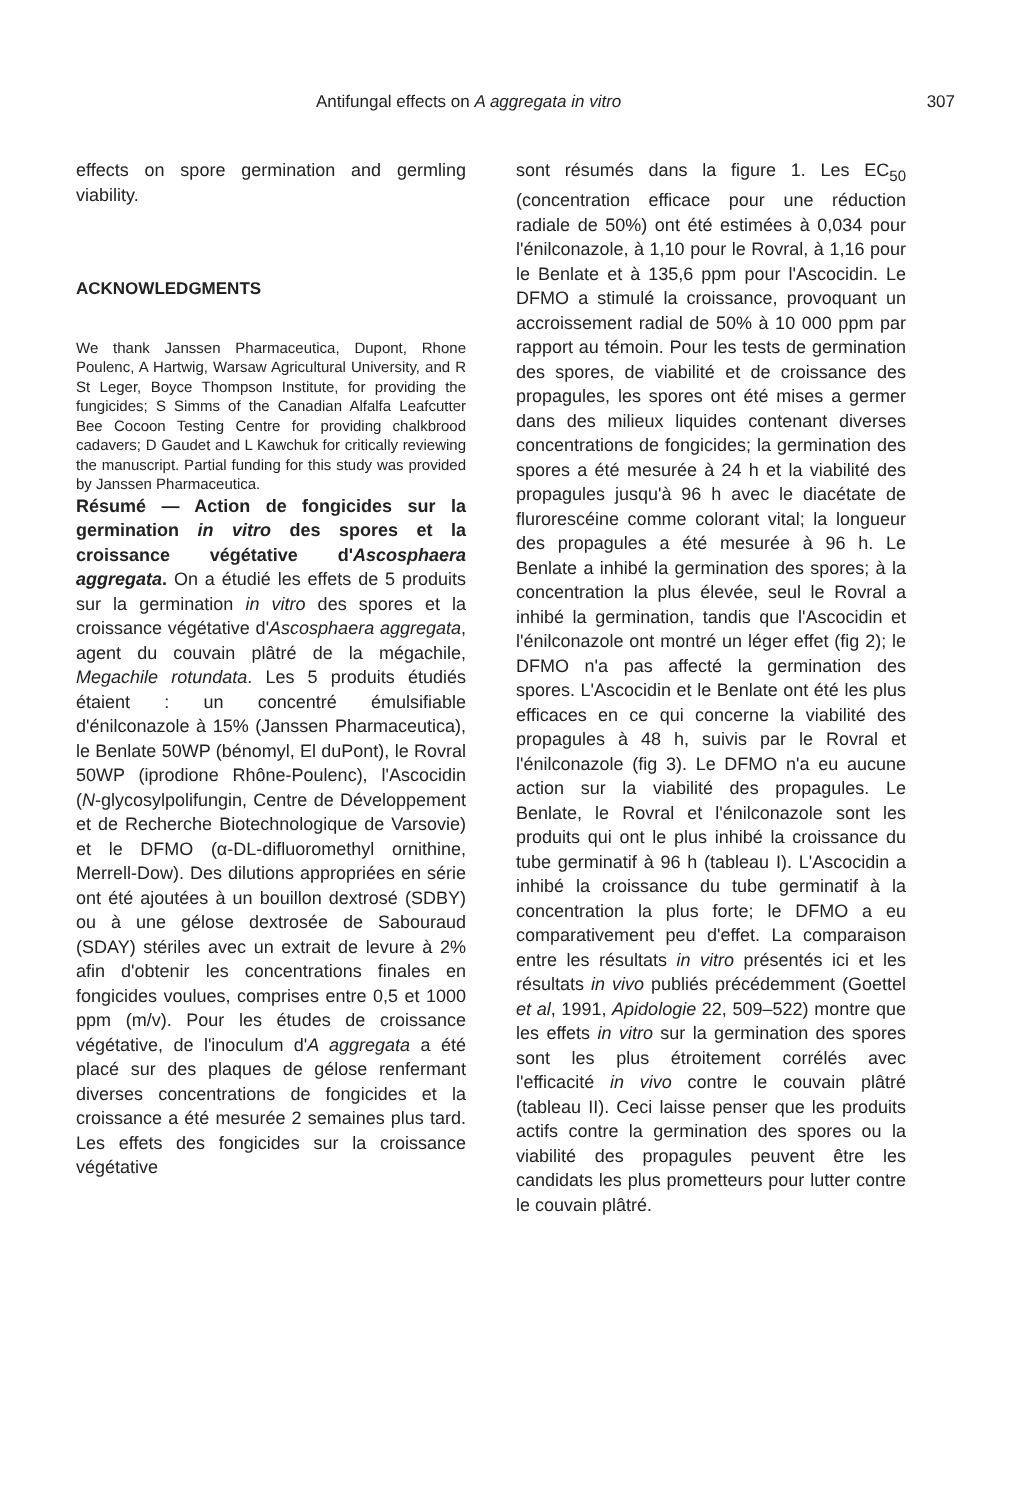Antifungal effects on A aggregata in vitro 307
effects on spore germination and germling viability.
ACKNOWLEDGMENTS
We thank Janssen Pharmaceutica, Dupont, Rhone Poulenc, A Hartwig, Warsaw Agricultural University, and R St Leger, Boyce Thompson Institute, for providing the fungicides; S Simms of the Canadian Alfalfa Leafcutter Bee Cocoon Testing Centre for providing chalkbrood cadavers; D Gaudet and L Kawchuk for critically reviewing the manuscript. Partial funding for this study was provided by Janssen Pharmaceutica.
Résumé — Action de fongicides sur la germination in vitro des spores et la croissance végétative d'Ascosphaera aggregata. On a étudié les effets de 5 produits sur la germination in vitro des spores et la croissance végétative d'Ascosphaera aggregata, agent du couvain plâtré de la mégachile, Megachile rotundata. Les 5 produits étudiés étaient : un concentré émulsifiable d'énilconazole à 15% (Janssen Pharmaceutica), le Benlate 50WP (bénomyl, El duPont), le Rovral 50WP (iprodione Rhône-Poulenc), l'Ascocidin (N-glycosylpolifungin, Centre de Développement et de Recherche Biotechnologique de Varsovie) et le DFMO (α-DL-difluoromethyl ornithine, Merrell-Dow). Des dilutions appropriées en série ont été ajoutées à un bouillon dextrosé (SDBY) ou à une gélose dextrosée de Sabouraud (SDAY) stériles avec un extrait de levure à 2% afin d'obtenir les concentrations finales en fongicides voulues, comprises entre 0,5 et 1000 ppm (m/v). Pour les études de croissance végétative, de l'inoculum d'A aggregata a été placé sur des plaques de gélose renfermant diverses concentrations de fongicides et la croissance a été mesurée 2 semaines plus tard. Les effets des fongicides sur la croissance végétative
sont résumés dans la figure 1. Les EC<sub>50</sub> (concentration efficace pour une réduction radiale de 50%) ont été estimées à 0,034 pour l'énilconazole, à 1,10 pour le Rovral, à 1,16 pour le Benlate et à 135,6 ppm pour l'Ascocidin. Le DFMO a stimulé la croissance, provoquant un accroissement radial de 50% à 10 000 ppm par rapport au témoin. Pour les tests de germination des spores, de viabilité et de croissance des propagules, les spores ont été mises a germer dans des milieux liquides contenant diverses concentrations de fongicides; la germination des spores a été mesurée à 24 h et la viabilité des propagules jusqu'à 96 h avec le diacétate de flurorescéine comme colorant vital; la longueur des propagules a été mesurée à 96 h. Le Benlate a inhibé la germination des spores; à la concentration la plus élevée, seul le Rovral a inhibé la germination, tandis que l'Ascocidin et l'énilconazole ont montré un léger effet (fig 2); le DFMO n'a pas affecté la germination des spores. L'Ascocidin et le Benlate ont été les plus efficaces en ce qui concerne la viabilité des propagules à 48 h, suivis par le Rovral et l'énilconazole (fig 3). Le DFMO n'a eu aucune action sur la viabilité des propagules. Le Benlate, le Rovral et l'énilconazole sont les produits qui ont le plus inhibé la croissance du tube germinatif à 96 h (tableau I). L'Ascocidin a inhibé la croissance du tube germinatif à la concentration la plus forte; le DFMO a eu comparativement peu d'effet. La comparaison entre les résultats in vitro présentés ici et les résultats in vivo publiés précédemment (Goettel et al, 1991, Apidologie 22, 509–522) montre que les effets in vitro sur la germination des spores sont les plus étroitement corrélés avec l'efficacité in vivo contre le couvain plâtré (tableau II). Ceci laisse penser que les produits actifs contre la germination des spores ou la viabilité des propagules peuvent être les candidats les plus prometteurs pour lutter contre le couvain plâtré.